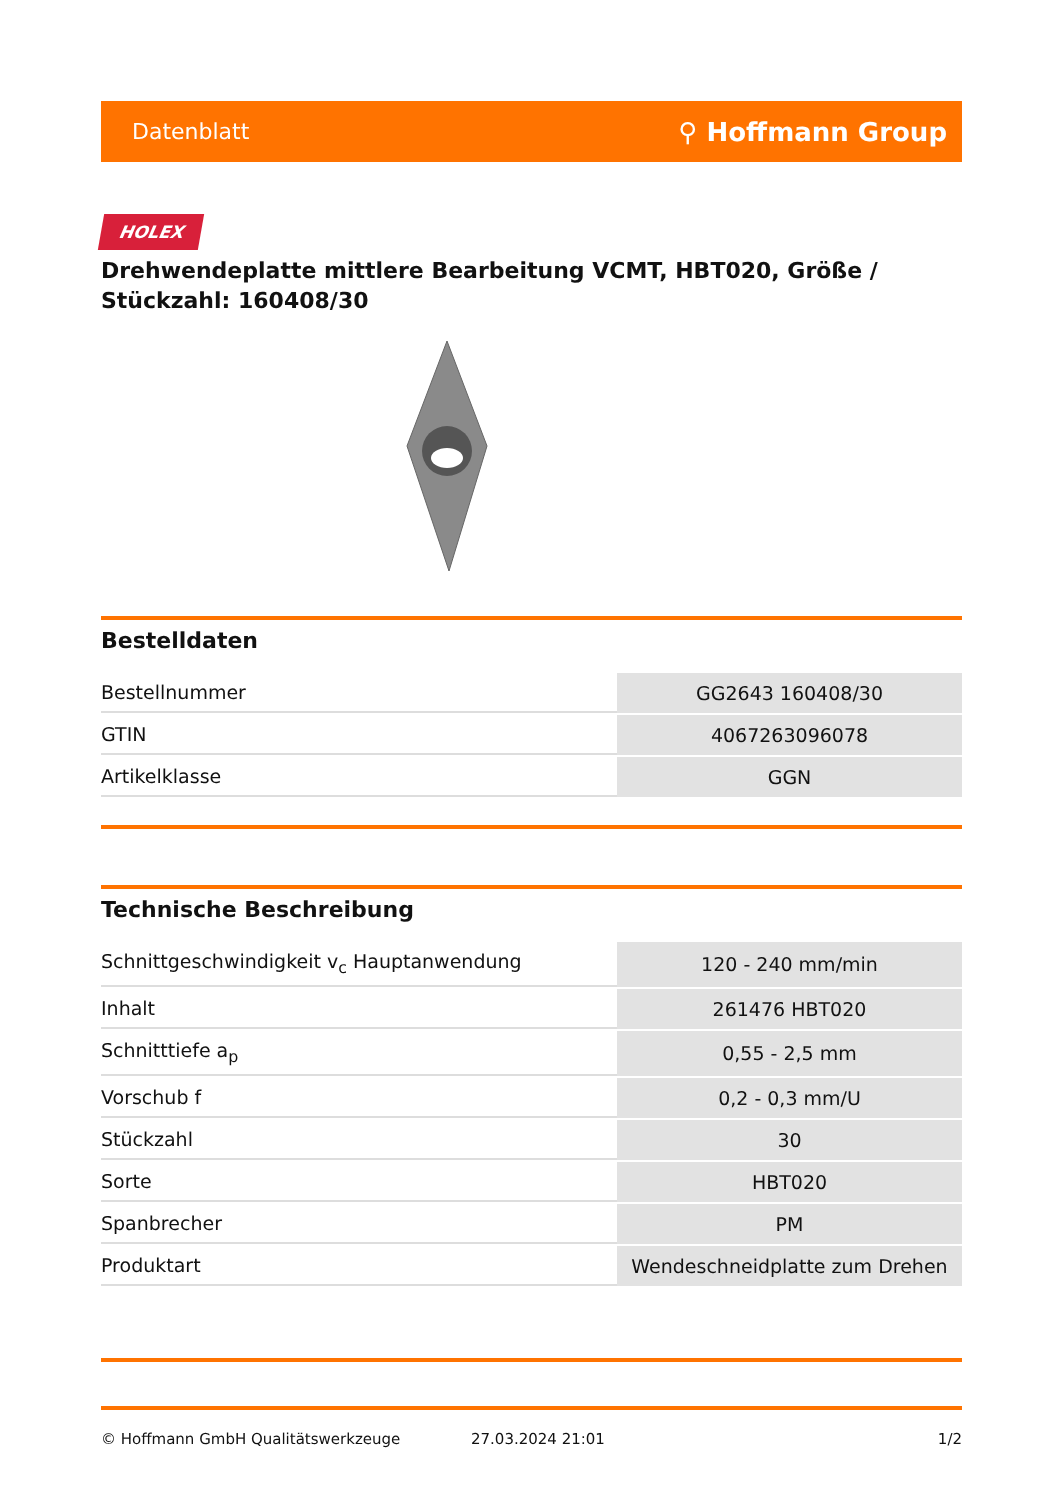Datenblatt ⚲ Hoffmann Group
HOLEX
Drehwendeplatte mittlere Bearbeitung VCMT, HBT020, Größe / Stückzahl: 160408/30
Bestelldaten
| Bestellnummer | GG2643 160408/30 |
| GTIN | 4067263096078 |
| Artikelklasse | GGN |
Technische Beschreibung
| Schnittgeschwindigkeit v<sub>c</sub> Hauptanwendung | 120 - 240 mm/min |
| Inhalt | 261476 HBT020 |
| Schnitttiefe a<sub>p</sub> | 0,55 - 2,5 mm |
| Vorschub f | 0,2 - 0,3 mm/U |
| Stückzahl | 30 |
| Sorte | HBT020 |
| Spanbrecher | PM |
| Produktart | Wendeschneidplatte zum Drehen |
© Hoffmann GmbH Qualitätswerkzeuge 27.03.2024 21:01 1/2